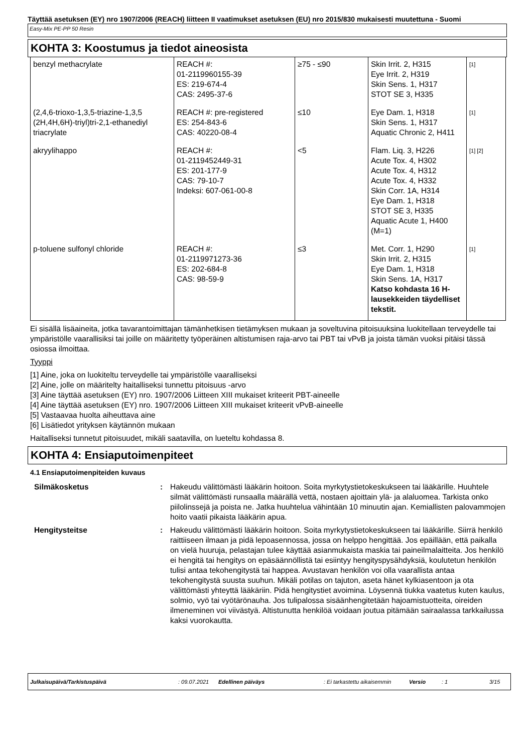Täyttää asetuksen (EY) nro 1907/2006 (REACH) liitteen II vaatimukset asetuksen (EU) nro 2015/830 mukaisesti muutettuna - Suomi
Easy-Mix PE-PP 50 Resin
KOHTA 3: Koostumus ja tiedot aineosista
| benzyl methacrylate | REACH #: 01-2119960155-39 ES: 219-674-4 CAS: 2495-37-6 | ≥75 - ≤90 | Skin Irrit. 2, H315 Eye Irrit. 2, H319 Skin Sens. 1, H317 STOT SE 3, H335 | [1] |
| (2,4,6-trioxo-1,3,5-triazine-1,3,5 (2H,4H,6H)-triyl)tri-2,1-ethanediyl triacrylate | REACH #: pre-registered ES: 254-843-6 CAS: 40220-08-4 | ≤10 | Eye Dam. 1, H318 Skin Sens. 1, H317 Aquatic Chronic 2, H411 | [1] |
| akryylihappo | REACH #: 01-2119452449-31 ES: 201-177-9 CAS: 79-10-7 Indeksi: 607-061-00-8 | <5 | Flam. Liq. 3, H226 Acute Tox. 4, H302 Acute Tox. 4, H312 Acute Tox. 4, H332 Skin Corr. 1A, H314 Eye Dam. 1, H318 STOT SE 3, H335 Aquatic Acute 1, H400 (M=1) | [1] [2] |
| p-toluene sulfonyl chloride | REACH #: 01-2119971273-36 ES: 202-684-8 CAS: 98-59-9 | ≤3 | Met. Corr. 1, H290 Skin Irrit. 2, H315 Eye Dam. 1, H318 Skin Sens. 1A, H317 Katso kohdasta 16 H-lausekkeiden täydelliset tekstit. | [1] |
Ei sisällä lisäaineita, jotka tavarantoimittajan tämänhetkisen tietämyksen mukaan ja soveltuvina pitoisuuksina luokitellaan terveydelle tai ympäristölle vaarallisiksi tai joille on määritetty työperäinen altistumisen raja-arvo tai PBT tai vPvB ja joista tämän vuoksi pitäisi tässä osiossa ilmoittaa.
Tyyppi
[1] Aine, joka on luokiteltu terveydelle tai ympäristölle vaaralliseksi
[2] Aine, jolle on määritelty haitalliseksi tunnettu pitoisuus -arvo
[3] Aine täyttää asetuksen (EY) nro. 1907/2006 Liitteen XIII mukaiset kriteerit PBT-aineelle
[4] Aine täyttää asetuksen (EY) nro. 1907/2006 Liitteen XIII mukaiset kriteerit vPvB-aineelle
[5] Vastaavaa huolta aiheuttava aine
[6] Lisätiedot yrityksen käytännön mukaan
Haitalliseksi tunnetut pitoisuudet, mikäli saatavilla, on lueteltu kohdassa 8.
KOHTA 4: Ensiaputoimenpiteet
4.1 Ensiaputoimenpiteiden kuvaus
| Silmäkosketus | : | Hakeudu välittömästi lääkärin hoitoon. Soita myrkytystietokeskukseen tai lääkärille. Huuhtele silmät välittömästi runsaalla määrällä vettä, nostaen ajoittain ylä- ja alaluomea. Tarkista onko piilolinssejä ja poista ne. Jatka huuhtelua vähintään 10 minuutin ajan. Kemiallisten palovammojen hoito vaatii pikaista lääkärin apua. |
| Hengitysteitse | : | Hakeudu välittömästi lääkärin hoitoon. Soita myrkytystietokeskukseen tai lääkärille. Siirrä henkilö raittiiseen ilmaan ja pidä lepoasennossa, jossa on helppo hengittää. Jos epäillään, että paikalla on vielä huuruja, pelastajan tulee käyttää asianmukaista maskia tai paineilmalaitteita. Jos henkilö ei hengitä tai hengitys on epäsäännöllistä tai esiintyy hengityspysähdyksiä, koulutetun henkilön tulisi antaa tekohengitystä tai happea. Avustavan henkilön voi olla vaarallista antaa tekohengitystä suusta suuhun. Mikäli potilas on tajuton, aseta hänet kylkiasentoon ja ota välittömästi yhteyttä lääkäriin. Pidä hengitystiet avoimina. Löysennä tiukka vaatetus kuten kaulus, solmio, vyö tai vyötärönauha. Jos tulipalossa sisäänhengitetään hajoamistuotteita, oireiden ilmeneminen voi viivästyä. Altistunutta henkilöä voidaan joutua pitämään sairaalassa tarkkailussa kaksi vuorokautta. |
Julkaisupäivä/Tarkistuspäivä: 09.07.2021 Edellinen päiväys: Ei tarkastettu aikaisemmin Versio: 1 3/15